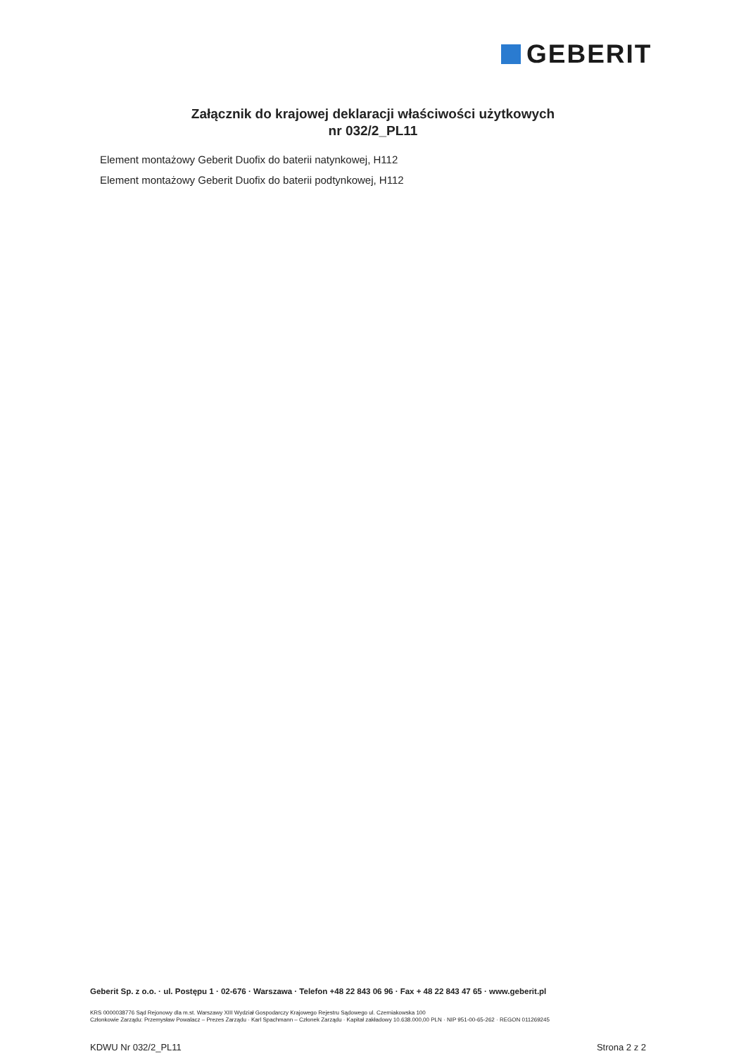GEBERIT
Załącznik do krajowej deklaracji właściwości użytkowych
nr 032/2_PL11
Element montażowy Geberit Duofix do baterii natynkowej, H112
Element montażowy Geberit Duofix do baterii podtynkowej, H112
Geberit Sp. z o.o. · ul. Postępu 1 · 02-676 · Warszawa · Telefon +48 22 843 06 96 · Fax + 48 22 843 47 65 · www.geberit.pl
KRS 0000038776 Sąd Rejonowy dla m.st. Warszawy XIII Wydział Gospodarczy Krajowego Rejestru Sądowego ul. Czerniakowska 100
Członkowie Zarządu: Przemysław Powalacz – Prezes Zarządu · Karl Spachmann – Członek Zarządu · Kapitał zakładowy 10.638.000,00 PLN · NIP 951-00-65-262 · REGON 011269245
KDWU Nr 032/2_PL11 Strona 2 z 2